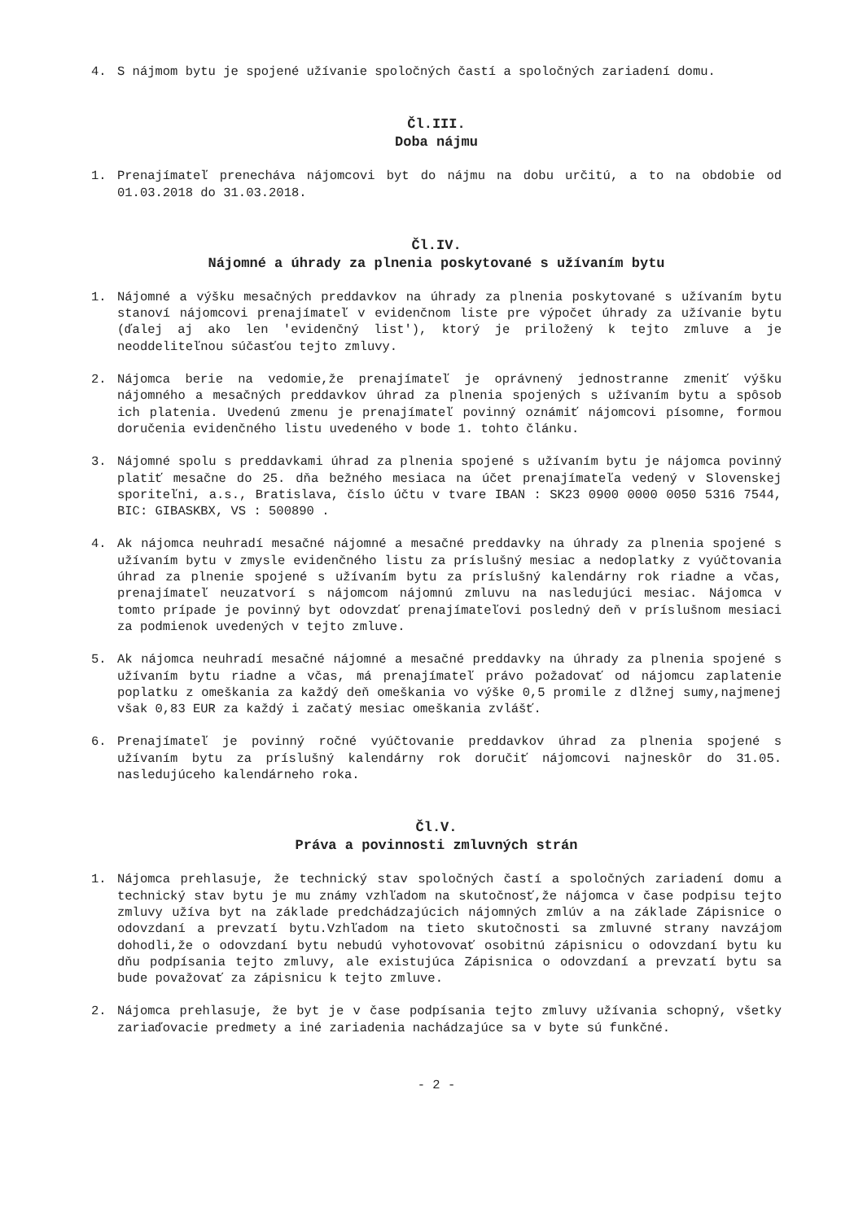4. S nájmom bytu je spojené užívanie spoločných častí a spoločných zariadení domu.
Čl.III.
Doba nájmu
1. Prenajímateľ prenecháva nájomcovi byt do nájmu na dobu určitú, a to na obdobie od 01.03.2018 do 31.03.2018.
Čl.IV.
Nájomné a úhrady za plnenia poskytované s užívaním bytu
1. Nájomné a výšku mesačných preddavkov na úhrady za plnenia poskytované s užívaním bytu stanoví nájomcovi prenajímateľ v evidenčnom liste pre výpočet úhrady za užívanie bytu (ďalej aj ako len 'evidenčný list'), ktorý je priložený k tejto zmluve a je neoddeliteľnou súčasťou tejto zmluvy.
2. Nájomca berie na vedomie,že prenajímateľ je oprávnený jednostranne zmeniť výšku nájomného a mesačných preddavkov úhrad za plnenia spojených s užívaním bytu a spôsob ich platenia. Uvedenú zmenu je prenajímateľ povinný oznámiť nájomcovi písomne, formou doručenia evidenčného listu uvedeného v bode 1. tohto článku.
3. Nájomné spolu s preddavkami úhrad za plnenia spojené s užívaním bytu je nájomca povinný platiť mesačne do 25. dňa bežného mesiaca na účet prenajímateľa vedený v Slovenskej sporiteľni, a.s., Bratislava, číslo účtu v tvare IBAN : SK23 0900 0000 0050 5316 7544, BIC: GIBASKBX, VS : 500890 .
4. Ak nájomca neuhradí mesačné nájomné a mesačné preddavky na úhrady za plnenia spojené s užívaním bytu v zmysle evidenčného listu za príslušný mesiac a nedoplatky z vyúčtovania úhrad za plnenie spojené s užívaním bytu za príslušný kalendárny rok riadne a včas, prenajímateľ neuzatvorí s nájomcom nájomnú zmluvu na nasledujúci mesiac. Nájomca v tomto prípade je povinný byt odovzdať prenajímateľovi posledný deň v príslušnom mesiaci za podmienok uvedených v tejto zmluve.
5. Ak nájomca neuhradí mesačné nájomné a mesačné preddavky na úhrady za plnenia spojené s užívaním bytu riadne a včas, má prenajímateľ právo požadovať od nájomcu zaplatenie poplatku z omeškania za každý deň omeškania vo výške 0,5 promile z dlžnej sumy,najmenej však 0,83 EUR za každý i začatý mesiac omeškania zvlášť.
6. Prenajímateľ je povinný ročné vyúčtovanie preddavkov úhrad za plnenia spojené s užívaním bytu za príslušný kalendárny rok doručiť nájomcovi najneskôr do 31.05. nasledujúceho kalendárneho roka.
Čl.V.
Práva a povinnosti zmluvných strán
1. Nájomca prehlasuje, že technický stav spoločných častí a spoločných zariadení domu a technický stav bytu je mu známy vzhľadom na skutočnosť,že nájomca v čase podpisu tejto zmluvy užíva byt na základe predchádzajúcich nájomných zmlúv a na základe Zápisnice o odovzdaní a prevzatí bytu.Vzhľadom na tieto skutočnosti sa zmluvné strany navzájom dohodli,že o odovzdaní bytu nebudú vyhotovovať osobitnú zápisnicu o odovzdaní bytu ku dňu podpísania tejto zmluvy, ale existujúca Zápisnica o odovzdaní a prevzatí bytu sa bude považovať za zápisnicu k tejto zmluve.
2. Nájomca prehlasuje, že byt je v čase podpísania tejto zmluvy užívania schopný, všetky zariaďovacie predmety a iné zariadenia nachádzajúce sa v byte sú funkčné.
- 2 -